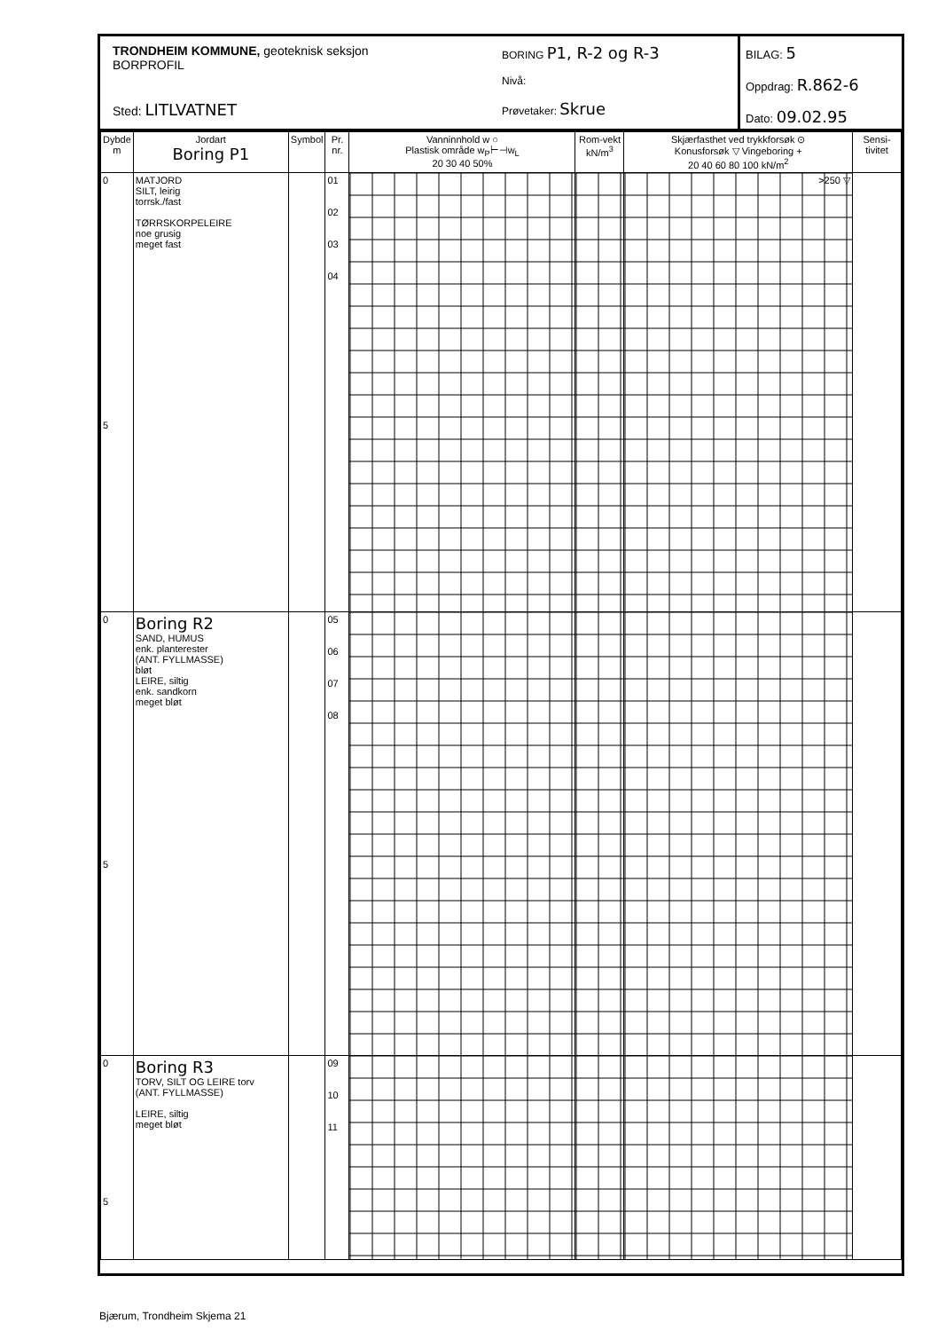TRONDHEIM KOMMUNE, geoteknisk seksjon
BORPROFIL
Sted: LITLVATNET
BORING P1, R-2 og R-3
Nivå:
Prøvetaker: Skrue
BILAG: 5
Oppdrag: R.862-6
Dato: 09.02.95
| Dybde m | Jordart Boring P1 | Symbol | Pr. nr. | Vanninnhold w ○ Plastisk område w<sub>P</sub>⊢⊣w<sub>L</sub> 20 30 40 50% | Rom-vekt kN/m<sup>3</sup> | Skjærfasthet ved trykkforsøk ⊙ Konusforsøk ▽ Vingeboring + 20 40 60 80 100 kN/m<sup>2</sup> | Sensi-tivitet |
| --- | --- | --- | --- | --- | --- | --- | --- |
| 0 5 | MATJORD SILT, leirig torrsk./fast TØRRSKORPELEIRE noe grusig meget fast | | 01 02 03 04 | | | >250 ▽ | |
| 0 5 | Boring R2 SAND, HUMUS enk. planterester (ANT. FYLLMASSE) bløt LEIRE, siltig enk. sandkorn meget bløt | | 05 06 07 08 | | | | |
| 0 5 | Boring R3 TORV, SILT OG LEIRE torv (ANT. FYLLMASSE) LEIRE, siltig meget bløt | | 09 10 11 | | | | |
Bjærum, Trondheim Skjema 21